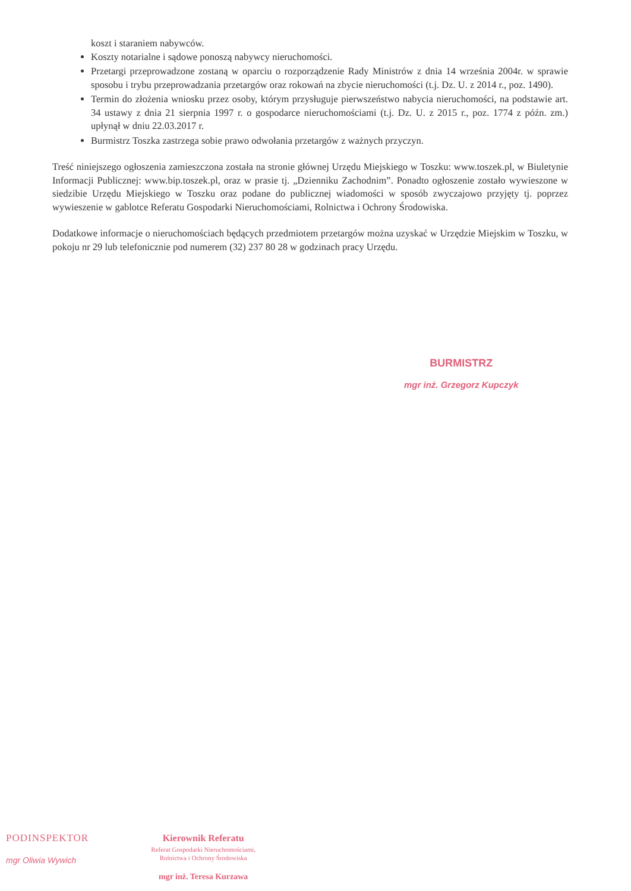koszt i staraniem nabywców.
Koszty notarialne i sądowe ponoszą nabywcy nieruchomości.
Przetargi przeprowadzone zostaną w oparciu o rozporządzenie Rady Ministrów z dnia 14 września 2004r. w sprawie sposobu i trybu przeprowadzania przetargów oraz rokowań na zbycie nieruchomości (t.j. Dz. U. z 2014 r., poz. 1490).
Termin do złożenia wniosku przez osoby, którym przysługuje pierwszeństwo nabycia nieruchomości, na podstawie art. 34 ustawy z dnia 21 sierpnia 1997 r. o gospodarce nieruchomościami (t.j. Dz. U. z 2015 r., poz. 1774 z późn. zm.) upłynął w dniu 22.03.2017 r.
Burmistrz Toszka zastrzega sobie prawo odwołania przetargów z ważnych przyczyn.
Treść niniejszego ogłoszenia zamieszczona została na stronie głównej Urzędu Miejskiego w Toszku: www.toszek.pl, w Biuletynie Informacji Publicznej: www.bip.toszek.pl, oraz w prasie tj. „Dzienniku Zachodnim”. Ponadto ogłoszenie zostało wywieszone w siedzibie Urzędu Miejskiego w Toszku oraz podane do publicznej wiadomości w sposób zwyczajowo przyjęty tj. poprzez wywieszenie w gablotce Referatu Gospodarki Nieruchomościami, Rolnictwa i Ochrony Środowiska.
Dodatkowe informacje o nieruchomościach będących przedmiotem przetargów można uzyskać w Urzędzie Miejskim w Toszku, w pokoju nr 29 lub telefonicznie pod numerem (32) 237 80 28 w godzinach pracy Urzędu.
BURMISTRZ
mgr inż. Grzegorz Kupczyk
PODINSPEKTOR
mgr Oliwia Wywich
Kierownik Referatu
Referat Gospodarki Nieruchomościami,
Rolnictwa i Ochrony Środowiska
mgr inż. Teresa Kurzawa